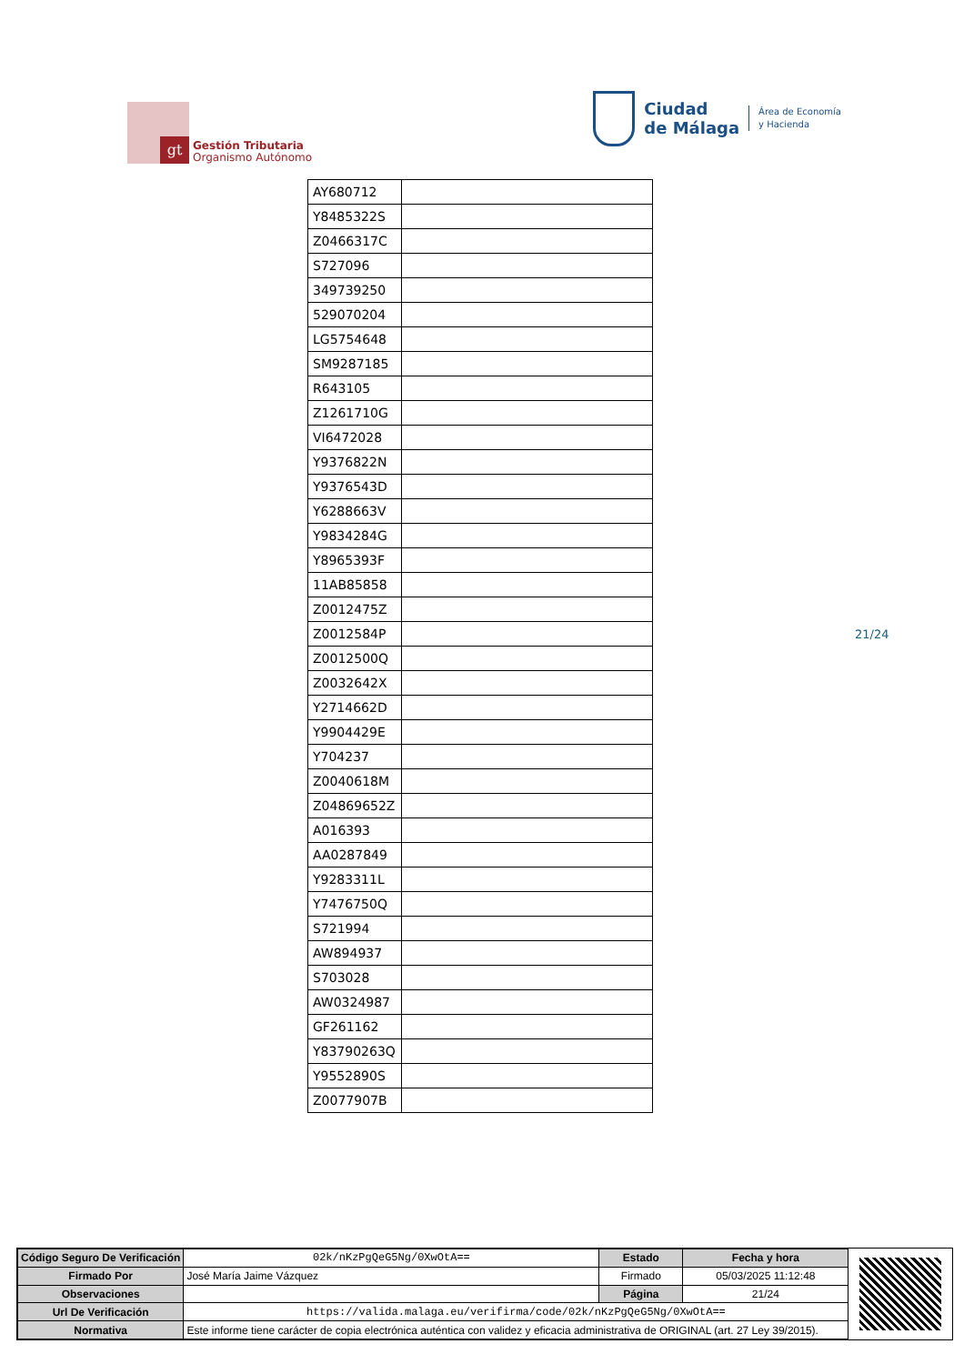gt
Gestión Tributaria
Organismo Autónomo
Ciudad
de Málaga
Área de Economía
y Hacienda
| AY680712 | |
| Y8485322S | |
| Z0466317C | |
| S727096 | |
| 349739250 | |
| 529070204 | |
| LG5754648 | |
| SM9287185 | |
| R643105 | |
| Z1261710G | |
| VI6472028 | |
| Y9376822N | |
| Y9376543D | |
| Y6288663V | |
| Y9834284G | |
| Y8965393F | |
| 11AB85858 | |
| Z0012475Z | |
| Z0012584P | |
| Z0012500Q | |
| Z0032642X | |
| Y2714662D | |
| Y9904429E | |
| Y704237 | |
| Z0040618M | |
| Z04869652Z | |
| A016393 | |
| AA0287849 | |
| Y9283311L | |
| Y7476750Q | |
| S721994 | |
| AW894937 | |
| S703028 | |
| AW0324987 | |
| GF261162 | |
| Y83790263Q | |
| Y9552890S | |
| Z0077907B | |
21/24
| Código Seguro De Verificación | 02k/nKzPgQeG5Ng/0XwOtA== | Estado | Fecha y hora |
| Firmado Por | José María Jaime Vázquez | Firmado | 05/03/2025 11:12:48 |
| Observaciones | | Página | 21/24 |
| Url De Verificación | https://valida.malaga.eu/verifirma/code/02k/nKzPgQeG5Ng/0XwOtA== | | |
| Normativa | Este informe tiene carácter de copia electrónica auténtica con validez y eficacia administrativa de ORIGINAL (art. 27 Ley 39/2015). | | |